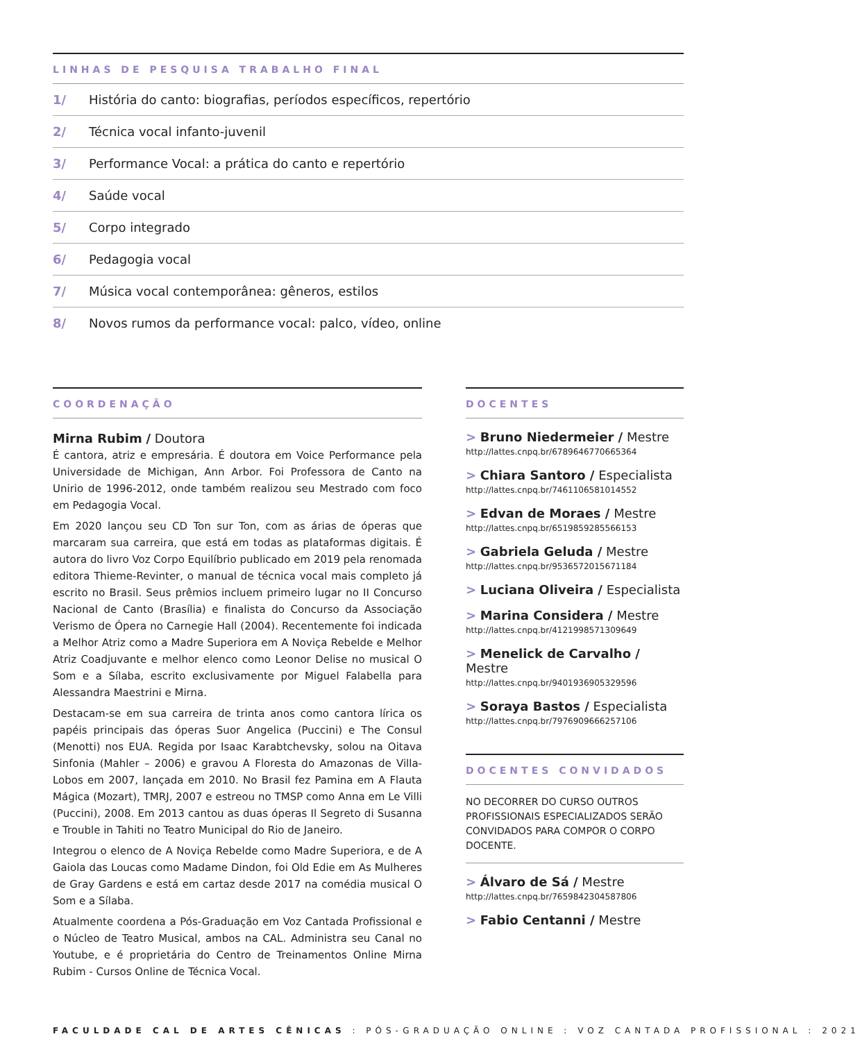LINHAS DE PESQUISA TRABALHO FINAL
1/ História do canto: biografias, períodos específicos, repertório
2/ Técnica vocal infanto-juvenil
3/ Performance Vocal: a prática do canto e repertório
4/ Saúde vocal
5/ Corpo integrado
6/ Pedagogia vocal
7/ Música vocal contemporânea: gêneros, estilos
8/ Novos rumos da performance vocal: palco, vídeo, online
COORDENAÇÃO
Mirna Rubim / Doutora
É cantora, atriz e empresária. É doutora em Voice Performance pela Universidade de Michigan, Ann Arbor. Foi Professora de Canto na Unirio de 1996-2012, onde também realizou seu Mestrado com foco em Pedagogia Vocal.
Em 2020 lançou seu CD Ton sur Ton, com as árias de óperas que marcaram sua carreira, que está em todas as plataformas digitais. É autora do livro Voz Corpo Equilíbrio publicado em 2019 pela renomada editora Thieme-Revinter, o manual de técnica vocal mais completo já escrito no Brasil. Seus prêmios incluem primeiro lugar no II Concurso Nacional de Canto (Brasília) e finalista do Concurso da Associação Verismo de Ópera no Carnegie Hall (2004). Recentemente foi indicada a Melhor Atriz como a Madre Superiora em A Noviça Rebelde e Melhor Atriz Coadjuvante e melhor elenco como Leonor Delise no musical O Som e a Sílaba, escrito exclusivamente por Miguel Falabella para Alessandra Maestrini e Mirna.
Destacam-se em sua carreira de trinta anos como cantora lírica os papéis principais das óperas Suor Angelica (Puccini) e The Consul (Menotti) nos EUA. Regida por Isaac Karabtchevsky, solou na Oitava Sinfonia (Mahler – 2006) e gravou A Floresta do Amazonas de Villa-Lobos em 2007, lançada em 2010. No Brasil fez Pamina em A Flauta Mágica (Mozart), TMRJ, 2007 e estreou no TMSP como Anna em Le Villi (Puccini), 2008. Em 2013 cantou as duas óperas Il Segreto di Susanna e Trouble in Tahiti no Teatro Municipal do Rio de Janeiro.
Integrou o elenco de A Noviça Rebelde como Madre Superiora, e de A Gaiola das Loucas como Madame Dindon, foi Old Edie em As Mulheres de Gray Gardens e está em cartaz desde 2017 na comédia musical O Som e a Sílaba.
Atualmente coordena a Pós-Graduação em Voz Cantada Profissional e o Núcleo de Teatro Musical, ambos na CAL. Administra seu Canal no Youtube, e é proprietária do Centro de Treinamentos Online Mirna Rubim - Cursos Online de Técnica Vocal.
DOCENTES
> Bruno Niedermeier / Mestre
http://lattes.cnpq.br/6789646770665364
> Chiara Santoro / Especialista
http://lattes.cnpq.br/7461106581014552
> Edvan de Moraes / Mestre
http://lattes.cnpq.br/6519859285566153
> Gabriela Geluda / Mestre
http://lattes.cnpq.br/9536572015671184
> Luciana Oliveira / Especialista
> Marina Considera / Mestre
http://lattes.cnpq.br/4121998571309649
> Menelick de Carvalho / Mestre
http://lattes.cnpq.br/9401936905329596
> Soraya Bastos / Especialista
http://lattes.cnpq.br/7976909666257106
DOCENTES CONVIDADOS
NO DECORRER DO CURSO OUTROS PROFISSIONAIS ESPECIALIZADOS SERÃO CONVIDADOS PARA COMPOR O CORPO DOCENTE.
> Álvaro de Sá / Mestre
http://lattes.cnpq.br/7659842304587806
> Fabio Centanni / Mestre
FACULDADE CAL DE ARTES CÊNICAS : PÓS-GRADUAÇÃO ONLINE : VOZ CANTADA PROFISSIONAL : 2021